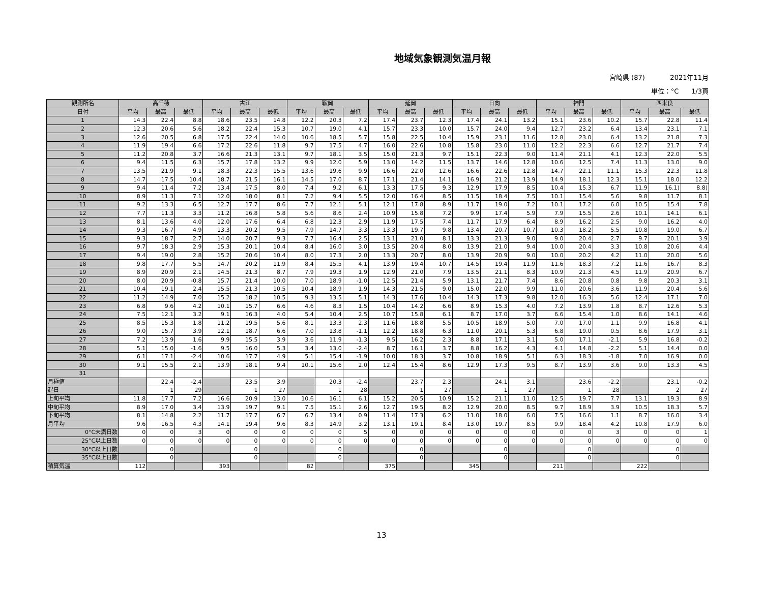地域気象観測気温月報
宮崎県 (87) 2021年11月
単位：°C 1/3頁
| 観測所名 | 高千穂 | | | 古江 | | | 鞍岡 | | | 延岡 | | | 日向 | | | 神門 | | | 西米良 | | |
| --- | --- | --- | --- | --- | --- | --- | --- | --- | --- | --- | --- | --- | --- | --- | --- | --- | --- | --- | --- | --- | --- |
| 日付 | 平均 | 最高 | 最低 | 平均 | 最高 | 最低 | 平均 | 最高 | 最低 | 平均 | 最高 | 最低 | 平均 | 最高 | 最低 | 平均 | 最高 | 最低 | 平均 | 最高 | 最低 |
| 1 | 14.3 | 22.4 | 8.8 | 18.6 | 23.5 | 14.8 | 12.2 | 20.3 | 7.2 | 17.4 | 23.7 | 12.3 | 17.4 | 24.1 | 13.2 | 15.1 | 23.6 | 10.2 | 15.7 | 22.8 | 11.4 |
| 2 | 12.3 | 20.6 | 5.6 | 18.2 | 22.4 | 15.3 | 10.7 | 19.0 | 4.1 | 15.7 | 23.3 | 10.0 | 15.7 | 24.0 | 9.4 | 12.7 | 23.2 | 6.4 | 13.4 | 23.1 | 7.1 |
| 3 | 12.6 | 20.5 | 6.8 | 17.5 | 22.4 | 14.0 | 10.6 | 18.5 | 5.7 | 15.8 | 22.5 | 10.4 | 15.9 | 23.1 | 11.6 | 12.8 | 23.0 | 6.4 | 13.2 | 21.8 | 7.3 |
| 4 | 11.9 | 19.4 | 6.6 | 17.2 | 22.6 | 11.8 | 9.7 | 17.5 | 4.7 | 16.0 | 22.6 | 10.8 | 15.8 | 23.0 | 11.0 | 12.2 | 22.3 | 6.6 | 12.7 | 21.7 | 7.4 |
| 5 | 11.2 | 20.8 | 3.7 | 16.6 | 21.3 | 13.1 | 9.7 | 18.1 | 3.5 | 15.0 | 21.3 | 9.7 | 15.1 | 22.3 | 9.0 | 11.4 | 21.1 | 4.1 | 12.3 | 22.0 | 5.5 |
| 6 | 9.4 | 11.5 | 6.3 | 15.7 | 17.8 | 13.2 | 9.9 | 12.0 | 5.9 | 13.0 | 14.2 | 11.5 | 13.7 | 14.6 | 12.8 | 10.6 | 12.5 | 7.4 | 11.3 | 13.0 | 9.0 |
| 7 | 13.5 | 21.9 | 9.1 | 18.3 | 22.3 | 15.5 | 13.6 | 19.6 | 9.9 | 16.6 | 22.0 | 12.6 | 16.6 | 22.6 | 12.8 | 14.7 | 22.1 | 11.1 | 15.3 | 22.3 | 11.8 |
| 8 | 14.7 | 17.5 | 10.4 | 18.7 | 21.5 | 16.1 | 14.5 | 17.0 | 8.7 | 17.1 | 21.4 | 14.1 | 16.9 | 21.2 | 13.9 | 14.9 | 18.1 | 12.3 | 15.1 | 18.0 | 12.2 |
| 9 | 9.4 | 11.4 | 7.2 | 13.4 | 17.5 | 8.0 | 7.4 | 9.2 | 6.1 | 13.3 | 17.5 | 9.3 | 12.9 | 17.9 | 8.5 | 10.4 | 15.3 | 6.7 | 11.9 | 16.1) | 8.8) |
| 10 | 8.9 | 11.3 | 7.1 | 12.0 | 18.0 | 8.1 | 7.2 | 9.4 | 5.5 | 12.0 | 16.4 | 8.5 | 11.5 | 18.4 | 7.5 | 10.1 | 15.4 | 5.6 | 9.8 | 11.7 | 8.1 |
| 11 | 9.2 | 13.3 | 6.5 | 12.7 | 17.7 | 8.6 | 7.7 | 12.1 | 5.1 | 12.1 | 17.8 | 8.9 | 11.7 | 19.0 | 7.2 | 10.1 | 17.2 | 6.0 | 10.5 | 15.4 | 7.8 |
| 12 | 7.7 | 11.3 | 3.3 | 11.2 | 16.8 | 5.8 | 5.6 | 8.6 | 2.4 | 10.9 | 15.8 | 7.2 | 9.9 | 17.4 | 5.9 | 7.9 | 15.5 | 2.6 | 10.1 | 14.1 | 6.1 |
| 13 | 8.1 | 13.6 | 4.0 | 12.0 | 17.6 | 6.4 | 6.8 | 12.3 | 2.9 | 11.9 | 17.5 | 7.4 | 11.7 | 17.9 | 6.4 | 8.9 | 16.2 | 2.5 | 9.0 | 16.2 | 4.0 |
| 14 | 9.3 | 16.7 | 4.9 | 13.3 | 20.2 | 9.5 | 7.9 | 14.7 | 3.3 | 13.3 | 19.7 | 9.8 | 13.4 | 20.7 | 10.7 | 10.3 | 18.2 | 5.5 | 10.8 | 19.0 | 6.7 |
| 15 | 9.3 | 18.7 | 2.7 | 14.0 | 20.7 | 9.3 | 7.7 | 16.4 | 2.5 | 13.1 | 21.0 | 8.1 | 13.3 | 21.3 | 9.0 | 9.0 | 20.4 | 2.7 | 9.7 | 20.1 | 3.9 |
| 16 | 9.7 | 18.3 | 2.9 | 15.3 | 20.1 | 10.4 | 8.4 | 16.0 | 3.0 | 13.5 | 20.4 | 8.0 | 13.9 | 21.0 | 9.4 | 10.0 | 20.4 | 3.3 | 10.8 | 20.6 | 4.4 |
| 17 | 9.4 | 19.0 | 2.8 | 15.2 | 20.6 | 10.4 | 8.0 | 17.3 | 2.0 | 13.3 | 20.7 | 8.0 | 13.9 | 20.9 | 9.0 | 10.0 | 20.2 | 4.2 | 11.0 | 20.0 | 5.6 |
| 18 | 9.8 | 17.7 | 5.5 | 14.7 | 20.2 | 11.9 | 8.4 | 15.5 | 4.1 | 13.9 | 19.4 | 10.7 | 14.5 | 19.4 | 11.9 | 11.6 | 18.3 | 7.2 | 11.6 | 16.7 | 8.3 |
| 19 | 8.9 | 20.9 | 2.1 | 14.5 | 21.3 | 8.7 | 7.9 | 19.3 | 1.9 | 12.9 | 21.0 | 7.9 | 13.5 | 21.1 | 8.3 | 10.9 | 21.3 | 4.5 | 11.9 | 20.9 | 6.7 |
| 20 | 8.0 | 20.9 | -0.8 | 15.7 | 21.4 | 10.0 | 7.0 | 18.9 | -1.0 | 12.5 | 21.4 | 5.9 | 13.1 | 21.7 | 7.4 | 8.6 | 20.8 | 0.8 | 9.8 | 20.3 | 3.1 |
| 21 | 10.4 | 19.1 | 2.4 | 15.5 | 21.3 | 10.5 | 10.4 | 18.9 | 1.9 | 14.3 | 21.5 | 9.0 | 15.0 | 22.0 | 9.9 | 11.0 | 20.6 | 3.6 | 11.9 | 20.4 | 5.6 |
| 22 | 11.2 | 14.9 | 7.0 | 15.2 | 18.2 | 10.5 | 9.3 | 13.5 | 5.1 | 14.3 | 17.6 | 10.4 | 14.3 | 17.3 | 9.8 | 12.0 | 16.3 | 5.6 | 12.4 | 17.1 | 7.0 |
| 23 | 6.8 | 9.6 | 4.2 | 10.1 | 15.7 | 6.6 | 4.6 | 8.3 | 1.5 | 10.4 | 14.2 | 6.6 | 8.9 | 15.3 | 4.0 | 7.2 | 13.9 | 1.8 | 8.7 | 12.6 | 5.3 |
| 24 | 7.5 | 12.1 | 3.2 | 9.1 | 16.3 | 4.0 | 5.4 | 10.4 | 2.5 | 10.7 | 15.8 | 6.1 | 8.7 | 17.0 | 3.7 | 6.6 | 15.4 | 1.0 | 8.6 | 14.1 | 4.6 |
| 25 | 8.5 | 15.3 | 1.8 | 11.2 | 19.5 | 5.6 | 8.1 | 13.3 | 2.3 | 11.6 | 18.8 | 5.5 | 10.5 | 18.9 | 5.0 | 7.0 | 17.0 | 1.1 | 9.9 | 16.8 | 4.1 |
| 26 | 9.0 | 15.7 | 3.9 | 12.1 | 18.7 | 6.6 | 7.0 | 13.8 | -1.1 | 12.2 | 18.8 | 6.3 | 11.0 | 20.1 | 5.3 | 6.8 | 19.0 | 0.5 | 8.6 | 17.9 | 3.1 |
| 27 | 7.2 | 13.9 | 1.6 | 9.9 | 15.5 | 3.9 | 3.6 | 11.9 | -1.3 | 9.5 | 16.2 | 2.3 | 8.8 | 17.1 | 3.1 | 5.0 | 17.1 | -2.1 | 5.9 | 16.8 | -0.2 |
| 28 | 5.1 | 15.0 | -1.6 | 9.5 | 16.0 | 5.3 | 3.4 | 13.0 | -2.4 | 8.7 | 16.1 | 3.7 | 8.8 | 16.2 | 4.3 | 4.1 | 14.8 | -2.2 | 5.1 | 14.4 | 0.0 |
| 29 | 6.1 | 17.1 | -2.4 | 10.6 | 17.7 | 4.9 | 5.1 | 15.4 | -1.9 | 10.0 | 18.3 | 3.7 | 10.8 | 18.9 | 5.1 | 6.3 | 18.3 | -1.8 | 7.0 | 16.9 | 0.0 |
| 30 | 9.1 | 15.5 | 2.1 | 13.9 | 18.1 | 9.4 | 10.1 | 15.6 | 2.0 | 12.4 | 15.4 | 8.6 | 12.9 | 17.3 | 9.5 | 8.7 | 13.9 | 3.6 | 9.0 | 13.3 | 4.5 |
| 31 | | | | | | | | | | | | | | | | | | | | | |
| 月極値 | | 22.4 | -2.4 | | 23.5 | 3.9 | | 20.3 | -2.4 | | 23.7 | 2.3 | | 24.1 | 3.1 | | 23.6 | -2.2 | | 23.1 | -0.2 |
| 起日 | | 1 | 29 | | 1 | 27 | | 1 | 28 | | 1 | 27 | | 1 | 27 | | 1 | 28 | | 2 | 27 |
| 上旬平均 | 11.8 | 17.7 | 7.2 | 16.6 | 20.9 | 13.0 | 10.6 | 16.1 | 6.1 | 15.2 | 20.5 | 10.9 | 15.2 | 21.1 | 11.0 | 12.5 | 19.7 | 7.7 | 13.1 | 19.3 | 8.9 |
| 中旬平均 | 8.9 | 17.0 | 3.4 | 13.9 | 19.7 | 9.1 | 7.5 | 15.1 | 2.6 | 12.7 | 19.5 | 8.2 | 12.9 | 20.0 | 8.5 | 9.7 | 18.9 | 3.9 | 10.5 | 18.3 | 5.7 |
| 下旬平均 | 8.1 | 14.8 | 2.2 | 11.7 | 17.7 | 6.7 | 6.7 | 13.4 | 0.9 | 11.4 | 17.3 | 6.2 | 11.0 | 18.0 | 6.0 | 7.5 | 16.6 | 1.1 | 8.7 | 16.0 | 3.4 |
| 月平均 | 9.6 | 16.5 | 4.3 | 14.1 | 19.4 | 9.6 | 8.3 | 14.9 | 3.2 | 13.1 | 19.1 | 8.4 | 13.0 | 19.7 | 8.5 | 9.9 | 18.4 | 4.2 | 10.8 | 17.9 | 6.0 |
| 0°C未満日数 | 0 | 0 | 3 | 0 | 0 | 0 | 0 | 0 | 5 | 0 | 0 | 0 | 0 | 0 | 0 | 0 | 0 | 3 | 0 | 0 | 1 |
| 25°C以上日数 | 0 | 0 | 0 | 0 | 0 | 0 | 0 | 0 | 0 | 0 | 0 | 0 | 0 | 0 | 0 | 0 | 0 | 0 | 0 | 0 | 0 |
| 30°C以上日数 | | 0 | | | 0 | | | 0 | | | 0 | | | 0 | | | 0 | | | 0 | |
| 35°C以上日数 | | 0 | | | 0 | | | 0 | | | 0 | | | 0 | | | 0 | | | 0 | |
| 積算気温 | 112 | | | 393 | | | 82 | | | 375 | | | 345 | | | 211 | | | 222 | | |
13